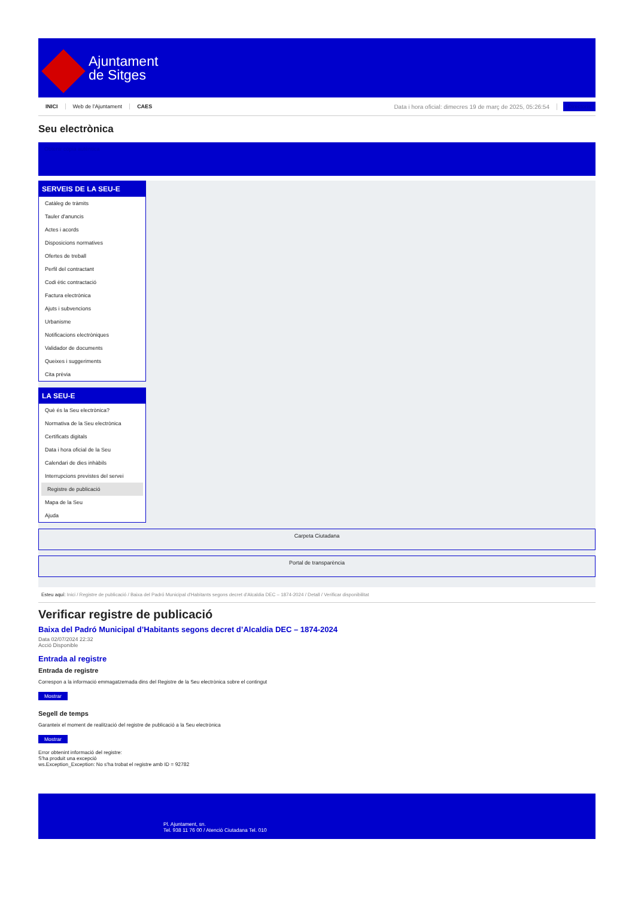Ajuntament
de Sitges
INICI Web de l'Ajuntament CAES Data i hora oficial: dimecres 19 de març de 2025, 05:26:54 Directoris
Seu electrònica
Obtenir còpia autèntica
SERVEIS DE LA SEU-E
Catàleg de tràmits
Tauler d'anuncis
Actes i acords
Disposicions normatives
Ofertes de treball
Perfil del contractant
Codi ètic contractació
Factura electrònica
Ajuts i subvencions
Urbanisme
Notificacions electròniques
Validador de documents
Queixes i suggeriments
Cita prèvia
LA SEU-E
Què és la Seu electrònica?
Normativa de la Seu electrònica
Certificats digitals
Data i hora oficial de la Seu
Calendari de dies inhàbils
Interrupcions previstes del servei
Registre de publicació
Mapa de la Seu
Ajuda
Carpeta Ciutadana
Portal de transparència
Esteu aquí: Inici / Registre de publicació / Baixa del Padró Municipal d'Habitants segons decret d'Alcaldia DEC – 1874-2024 / Detall / Verificar disponibilitat
Verificar registre de publicació
Baixa del Padró Municipal d’Habitants segons decret d’Alcaldia DEC – 1874-2024
Data 02/07/2024 22:32
Acció Disponible
Entrada al registre
Entrada de registre
Correspon a la informació emmagatzemada dins del Registre de la Seu electrònica sobre el contingut
Mostrar
Segell de temps
Garanteix el moment de realització del registre de publicació a la Seu electrònica
Mostrar
Error obtenint informació del registre:
S'ha produit una excepció
ws.Exception_Exception: No s'ha trobat el registre amb ID = 92782
Pl. Ajuntament, sn.
Tel. 938 11 76 00 / Atenció Ciutadana Tel. 010